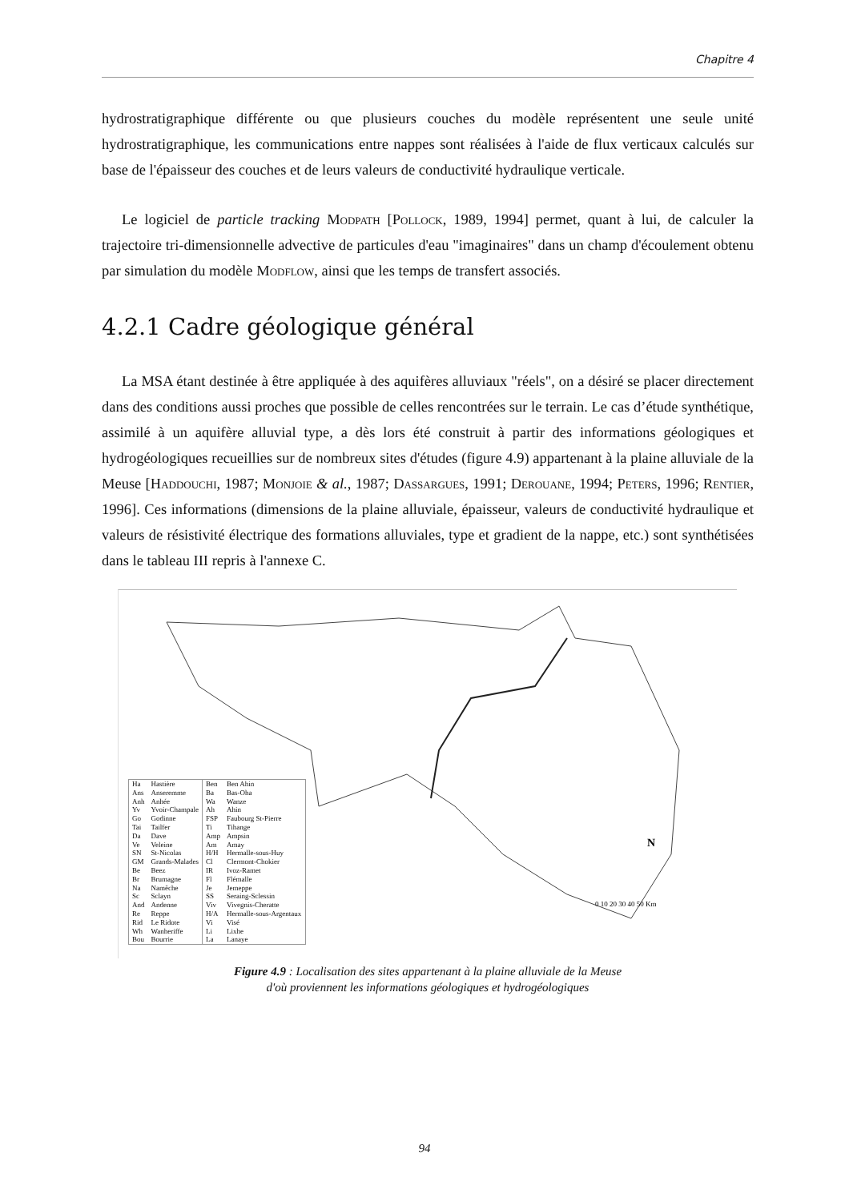Chapitre 4
hydrostratigraphique différente ou que plusieurs couches du modèle représentent une seule unité hydrostratigraphique, les communications entre nappes sont réalisées à l'aide de flux verticaux calculés sur base de l'épaisseur des couches et de leurs valeurs de conductivité hydraulique verticale.
Le logiciel de particle tracking Modpath [Pollock, 1989, 1994] permet, quant à lui, de calculer la trajectoire tri-dimensionnelle advective de particules d'eau "imaginaires" dans un champ d'écoulement obtenu par simulation du modèle Modflow, ainsi que les temps de transfert associés.
4.2.1 Cadre géologique général
La MSA étant destinée à être appliquée à des aquifères alluviaux "réels", on a désiré se placer directement dans des conditions aussi proches que possible de celles rencontrées sur le terrain. Le cas d’étude synthétique, assimilé à un aquifère alluvial type, a dès lors été construit à partir des informations géologiques et hydrogéologiques recueillies sur de nombreux sites d'études (figure 4.9) appartenant à la plaine alluviale de la Meuse [Haddouchi, 1987; Monjoie & al., 1987; Dassargues, 1991; Derouane, 1994; Peters, 1996; Rentier, 1996]. Ces informations (dimensions de la plaine alluviale, épaisseur, valeurs de conductivité hydraulique et valeurs de résistivité électrique des formations alluviales, type et gradient de la nappe, etc.) sont synthétisées dans le tableau III repris à l'annexe C.
0 10 20 30 40 50 Km
N
| Ha | Hastière |
| Ans | Anseremme |
| Anh | Anhée |
| Yv | Yvoir-Champale |
| Go | Godinne |
| Tai | Tailfer |
| Da | Dave |
| Ve | Veleine |
| SN | St-Nicolas |
| GM | Grands-Malades |
| Be | Beez |
| Br | Brumagne |
| Na | Namêche |
| Sc | Sclayn |
| And | Andenne |
| Re | Reppe |
| Rid | Le Ridote |
| Wh | Wanheriffe |
| Bou | Bourrie |
| Ben | Ben Ahin |
| Ba | Bas-Oha |
| Wa | Wanze |
| Ah | Ahin |
| FSP | Faubourg St-Pierre |
| Ti | Tihange |
| Amp | Ampsin |
| Am | Amay |
| H/H | Hermalle-sous-Huy |
| Cl | Clermont-Chokier |
| IR | Ivoz-Ramet |
| Fl | Flémalle |
| Je | Jemeppe |
| SS | Seraing-Sclessin |
| Viv | Vivegnis-Cheratte |
| H/A | Hermalle-sous-Argentaux |
| Vi | Visé |
| Li | Lixhe |
| La | Lanaye |
Figure 4.9 : Localisation des sites appartenant à la plaine alluviale de la Meuse
d'où proviennent les informations géologiques et hydrogéologiques
94